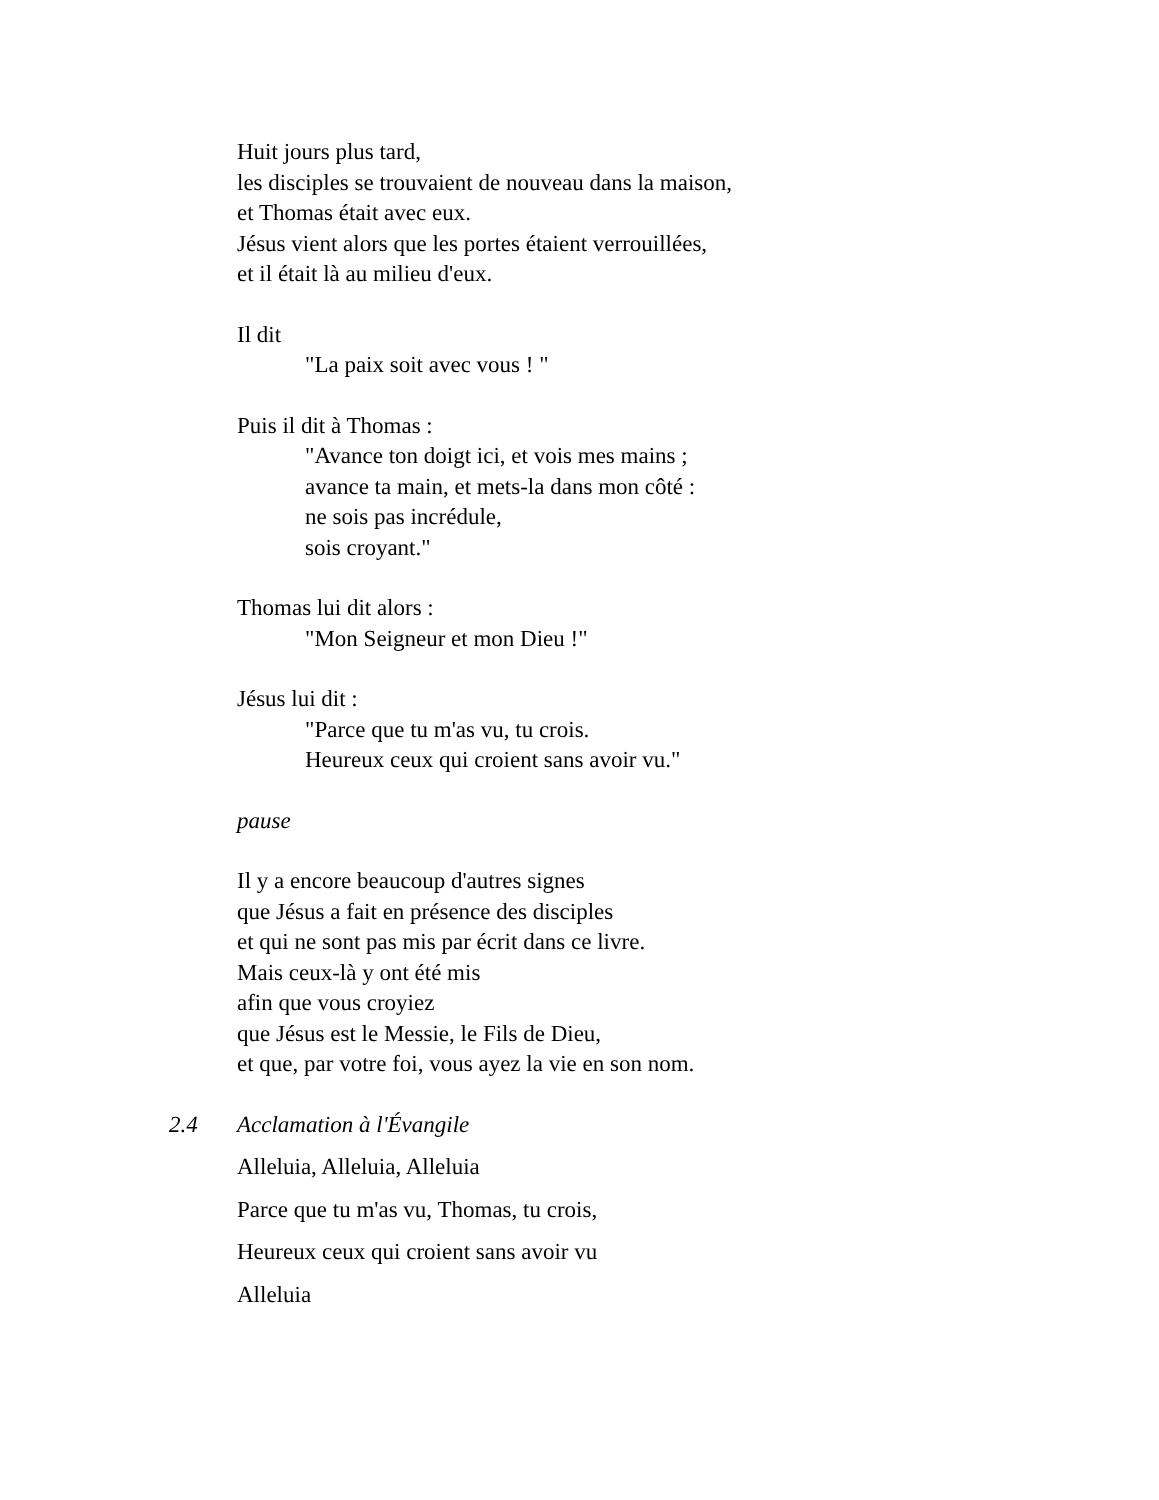Huit jours plus tard,
les disciples se trouvaient de nouveau dans la maison,
et Thomas était avec eux.
Jésus vient alors que les portes étaient verrouillées,
et il était là au milieu d'eux.
Il dit
"La paix soit avec vous ! "
Puis il dit à Thomas :
"Avance ton doigt ici, et vois mes mains ;
avance ta main, et mets-la dans mon côté :
ne sois pas incrédule,
sois croyant."
Thomas lui dit alors :
"Mon Seigneur et mon Dieu !"
Jésus lui dit :
"Parce que tu m'as vu, tu crois.
Heureux ceux qui croient sans avoir vu."
pause
Il y a encore beaucoup d'autres signes
que Jésus a fait en présence des disciples
et qui ne sont pas mis par écrit dans ce livre.
Mais ceux-là y ont été mis
afin que vous croyiez
que Jésus est le Messie, le Fils de Dieu,
et que, par votre foi, vous ayez la vie en son nom.
2.4 Acclamation à l'Évangile
Alleluia, Alleluia, Alleluia
Parce que tu m'as vu, Thomas, tu crois,
Heureux ceux qui croient sans avoir vu
Alleluia